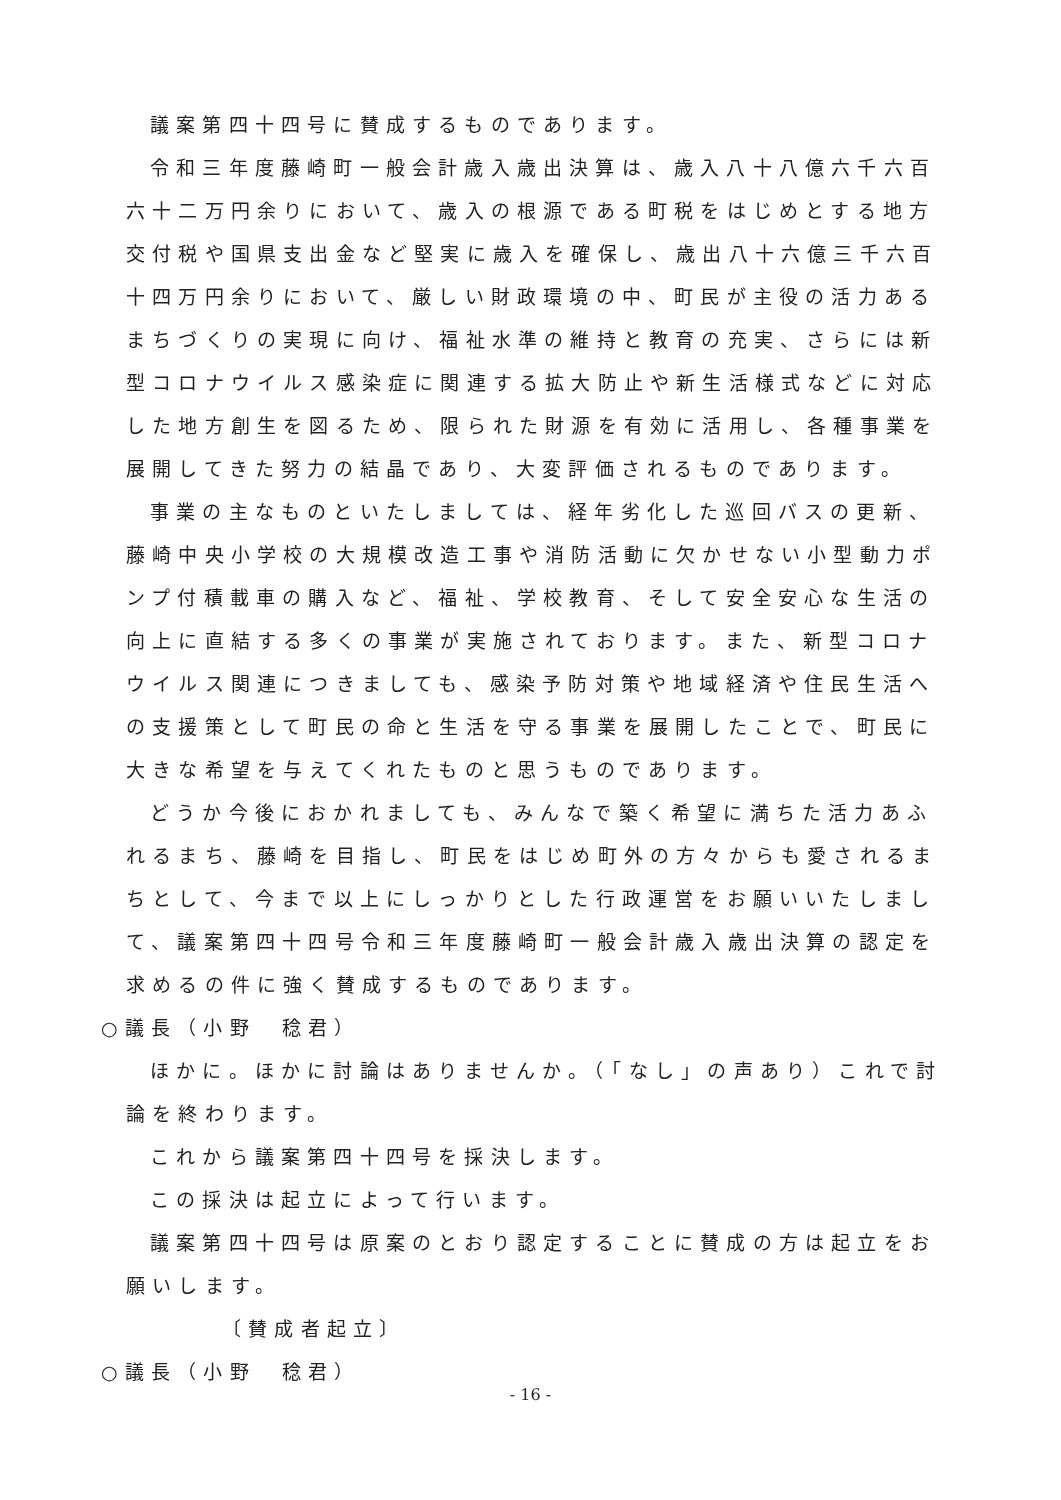議案第四十四号に賛成するものであります。
令和三年度藤崎町一般会計歳入歳出決算は、歳入八十八億六千六百六十二万円余りにおいて、歳入の根源である町税をはじめとする地方交付税や国県支出金など堅実に歳入を確保し、歳出八十六億三千六百十四万円余りにおいて、厳しい財政環境の中、町民が主役の活力あるまちづくりの実現に向け、福祉水準の維持と教育の充実、さらには新型コロナウイルス感染症に関連する拡大防止や新生活様式などに対応した地方創生を図るため、限られた財源を有効に活用し、各種事業を展開してきた努力の結晶であり、大変評価されるものであります。
事業の主なものといたしましては、経年劣化した巡回バスの更新、藤崎中央小学校の大規模改造工事や消防活動に欠かせない小型動力ポンプ付積載車の購入など、福祉、学校教育、そして安全安心な生活の向上に直結する多くの事業が実施されております。また、新型コロナウイルス関連につきましても、感染予防対策や地域経済や住民生活への支援策として町民の命と生活を守る事業を展開したことで、町民に大きな希望を与えてくれたものと思うものであります。
どうか今後におかれましても、みんなで築く希望に満ちた活力あふれるまち、藤崎を目指し、町民をはじめ町外の方々からも愛されるまちとして、今まで以上にしっかりとした行政運営をお願いいたしまして、議案第四十四号令和三年度藤崎町一般会計歳入歳出決算の認定を求めるの件に強く賛成するものであります。
○議長（小野　稔君）
ほかに。ほかに討論はありませんか。（「なし」の声あり）これで討論を終わります。
これから議案第四十四号を採決します。
この採決は起立によって行います。
議案第四十四号は原案のとおり認定することに賛成の方は起立をお願いします。
〔賛成者起立〕
○議長（小野　稔君）
- 16 -